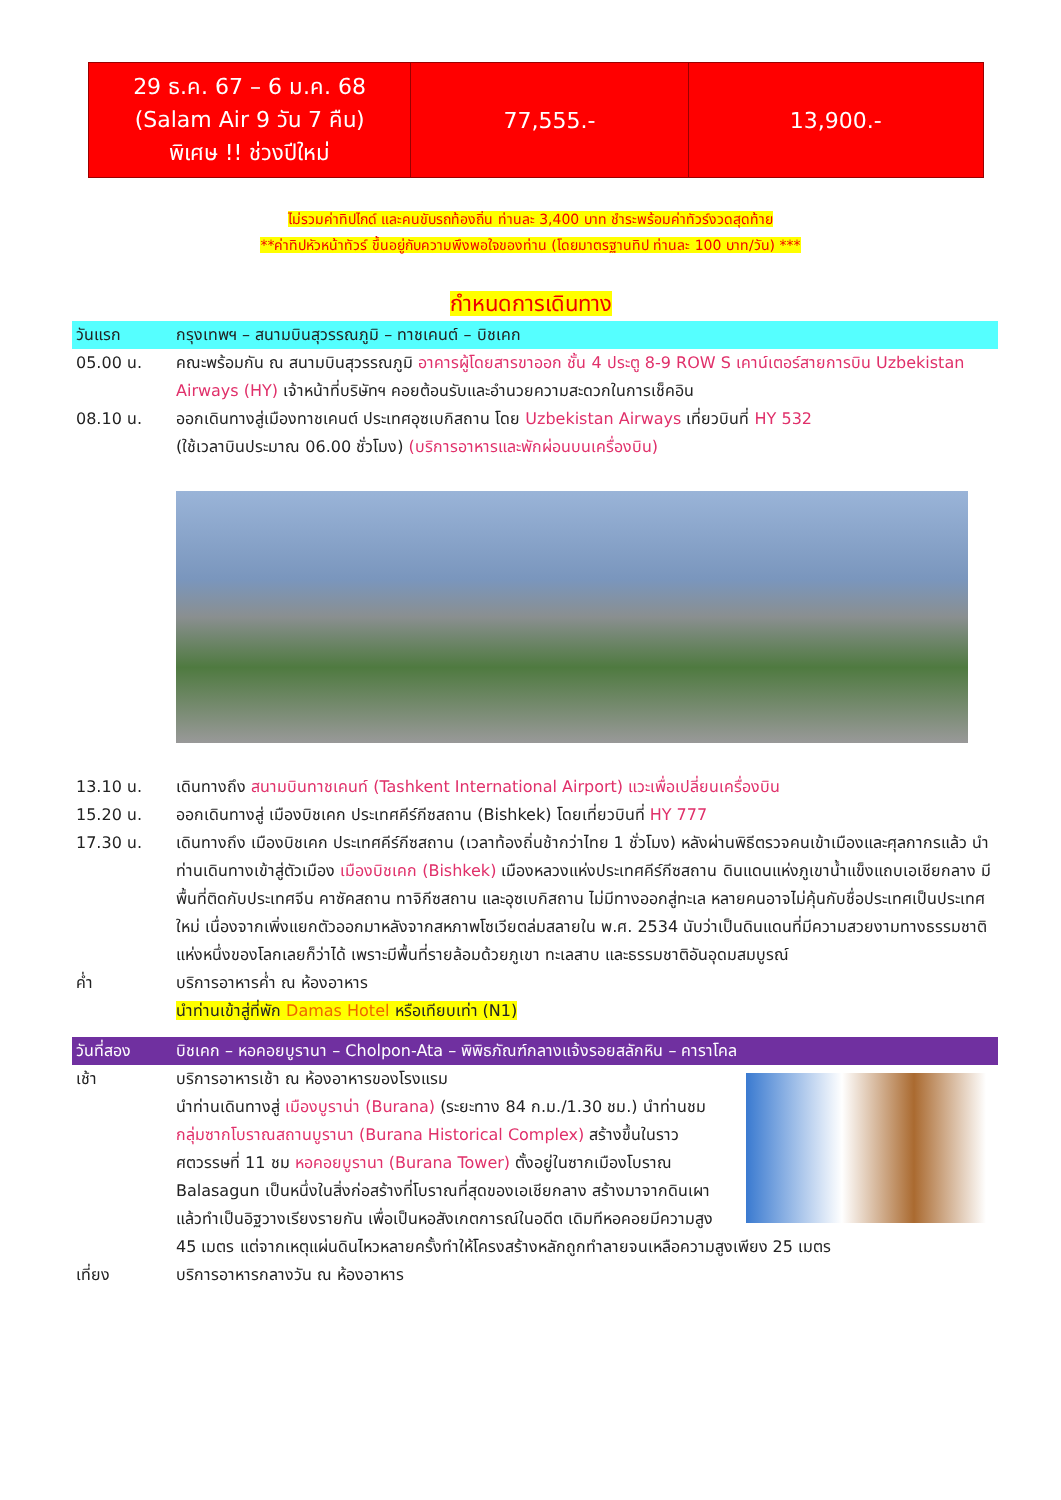| 29 ธ.ค. 67 – 6 ม.ค. 68 (Salam Air 9 วัน 7 คืน) พิเศษ !! ช่วงปีใหม่ | 77,555.- | 13,900.- |
ไม่รวมค่าทิปไกด์ และคนขับรถท้องถิ่น ท่านละ 3,400 บาท ชำระพร้อมค่าทัวร์งวดสุดท้าย
**ค่าทิปหัวหน้าทัวร์ ขึ้นอยู่กับความพึงพอใจของท่าน (โดยมาตรฐานทิป ท่านละ 100 บาท/วัน) ***
กำหนดการเดินทาง
วันแรก กรุงเทพฯ – สนามบินสุวรรณภูมิ – ทาชเคนต์ – บิชเคก
05.00 น. คณะพร้อมกัน ณ สนามบินสุวรรณภูมิ อาคารผู้โดยสารขาออก ชั้น 4 ประตู 8-9 ROW S เคาน์เตอร์สายการบิน Uzbekistan Airways (HY) เจ้าหน้าที่บริษัทฯ คอยต้อนรับและอำนวยความสะดวกในการเช็คอิน
08.10 น. ออกเดินทางสู่เมืองทาชเคนต์ ประเทศอุซเบกิสถาน โดย Uzbekistan Airways เที่ยวบินที่ HY 532
(ใช้เวลาบินประมาณ 06.00 ชั่วโมง) (บริการอาหารและพักผ่อนบนเครื่องบิน)
13.10 น. เดินทางถึง สนามบินทาชเคนท์ (Tashkent International Airport) แวะเพื่อเปลี่ยนเครื่องบิน
15.20 น. ออกเดินทางสู่ เมืองบิชเคก ประเทศคีร์กีซสถาน (Bishkek) โดยเที่ยวบินที่ HY 777
17.30 น. เดินทางถึง เมืองบิชเคก ประเทศคีร์กีซสถาน (เวลาท้องถิ่นช้ากว่าไทย 1 ชั่วโมง) หลังผ่านพิธีตรวจคนเข้าเมืองและศุลกากรแล้ว นำท่านเดินทางเข้าสู่ตัวเมือง เมืองบิชเคก (Bishkek) เมืองหลวงแห่งประเทศคีร์กีซสถาน ดินแดนแห่งภูเขาน้ำแข็งแถบเอเชียกลาง มีพื้นที่ติดกับประเทศจีน คาซัคสถาน ทาจิกีซสถาน และอุซเบกิสถาน ไม่มีทางออกสู่ทะเล หลายคนอาจไม่คุ้นกับชื่อประเทศเป็นประเทศใหม่ เนื่องจากเพิ่งแยกตัวออกมาหลังจากสหภาพโซเวียตล่มสลายใน พ.ศ. 2534 นับว่าเป็นดินแดนที่มีความสวยงามทางธรรมชาติแห่งหนึ่งของโลกเลยก็ว่าได้ เพราะมีพื้นที่รายล้อมด้วยภูเขา ทะเลสาบ และธรรมชาติอันอุดมสมบูรณ์
ค่ำ บริการอาหารค่ำ ณ ห้องอาหาร
นำท่านเข้าสู่ที่พัก Damas Hotel หรือเทียบเท่า (N1)
วันที่สอง บิชเคก – หอคอยบูรานา – Cholpon-Ata – พิพิธภัณฑ์กลางแจ้งรอยสลักหิน – คาราโคล
เช้า บริการอาหารเช้า ณ ห้องอาหารของโรงแรม
นำท่านเดินทางสู่ เมืองบูราน่า (Burana) (ระยะทาง 84 ก.ม./1.30 ชม.) นำท่านชม กลุ่มซากโบราณสถานบูรานา (Burana Historical Complex) สร้างขึ้นในราวศตวรรษที่ 11 ชม หอคอยบูรานา (Burana Tower) ตั้งอยู่ในซากเมืองโบราณ Balasagun เป็นหนึ่งในสิ่งก่อสร้างที่โบราณที่สุดของเอเชียกลาง สร้างมาจากดินเผาแล้วทำเป็นอิฐวางเรียงรายกัน เพื่อเป็นหอสังเกตการณ์ในอดีต เดิมทีหอคอยมีความสูง 45 เมตร แต่จากเหตุแผ่นดินไหวหลายครั้งทำให้โครงสร้างหลักถูกทำลายจนเหลือความสูงเพียง 25 เมตร
เที่ยง บริการอาหารกลางวัน ณ ห้องอาหาร